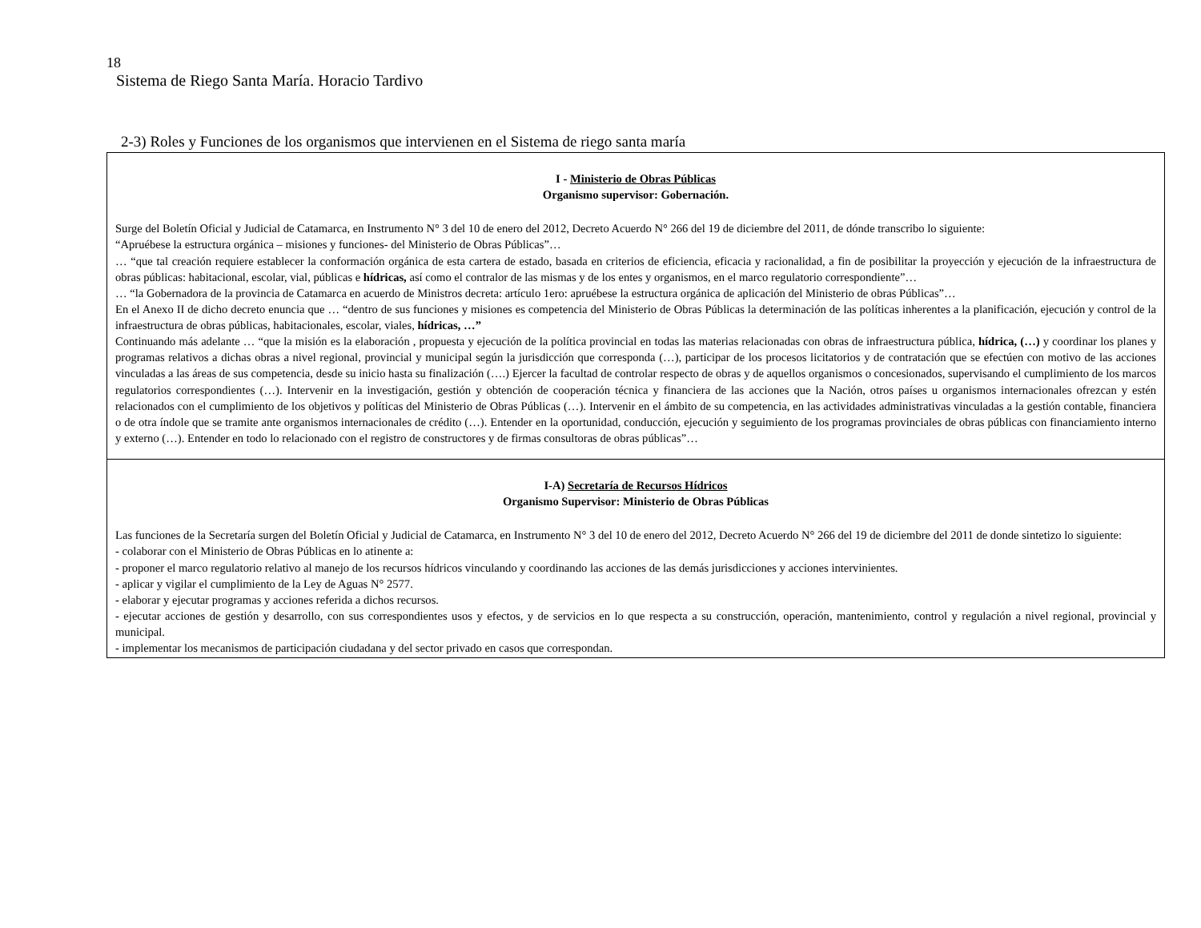18
Sistema de Riego Santa María. Horacio Tardivo
2-3) Roles y Funciones de los organismos que intervienen en el Sistema de riego santa maría
| I - Ministerio de Obras Públicas Organismo supervisor: Gobernación. Surge del Boletín Oficial y Judicial de Catamarca, en Instrumento N° 3 del 10 de enero del 2012, Decreto Acuerdo N° 266 del 19 de diciembre del 2011, de dónde transcribo lo siguiente: “Apruébese la estructura orgánica – misiones y funciones- del Ministerio de Obras Públicas”… … “que tal creación requiere establecer la conformación orgánica de esta cartera de estado, basada en criterios de eficiencia, eficacia y racionalidad, a fin de posibilitar la proyección y ejecución de la infraestructura de obras públicas: habitacional, escolar, vial, públicas e hídricas, así como el contralor de las mismas y de los entes y organismos, en el marco regulatorio correspondiente”… … “la Gobernadora de la provincia de Catamarca en acuerdo de Ministros decreta: artículo 1ero: apruébese la estructura orgánica de aplicación del Ministerio de obras Públicas”… En el Anexo II de dicho decreto enuncia que … “dentro de sus funciones y misiones es competencia del Ministerio de Obras Públicas la determinación de las políticas inherentes a la planificación, ejecución y control de la infraestructura de obras públicas, habitacionales, escolar, viales, hídricas, …” Continuando más adelante … “que la misión es la elaboración , propuesta y ejecución de la política provincial en todas las materias relacionadas con obras de infraestructura pública, hídrica, (…) y coordinar los planes y programas relativos a dichas obras a nivel regional, provincial y municipal según la jurisdicción que corresponda (…), participar de los procesos licitatorios y de contratación que se efectúen con motivo de las acciones vinculadas a las áreas de sus competencia, desde su inicio hasta su finalización (….) Ejercer la facultad de controlar respecto de obras y de aquellos organismos o concesionados, supervisando el cumplimiento de los marcos regulatorios correspondientes (…). Intervenir en la investigación, gestión y obtención de cooperación técnica y financiera de las acciones que la Nación, otros países u organismos internacionales ofrezcan y estén relacionados con el cumplimiento de los objetivos y políticas del Ministerio de Obras Públicas (…). Intervenir en el ámbito de su competencia, en las actividades administrativas vinculadas a la gestión contable, financiera o de otra índole que se tramite ante organismos internacionales de crédito (…). Entender en la oportunidad, conducción, ejecución y seguimiento de los programas provinciales de obras públicas con financiamiento interno y externo (…). Entender en todo lo relacionado con el registro de constructores y de firmas consultoras de obras públicas”… |
| I-A) Secretaría de Recursos Hídricos Organismo Supervisor: Ministerio de Obras Públicas Las funciones de la Secretaría surgen del Boletín Oficial y Judicial de Catamarca, en Instrumento N° 3 del 10 de enero del 2012, Decreto Acuerdo N° 266 del 19 de diciembre del 2011 de donde sintetizo lo siguiente: - colaborar con el Ministerio de Obras Públicas en lo atinente a: - proponer el marco regulatorio relativo al manejo de los recursos hídricos vinculando y coordinando las acciones de las demás jurisdicciones y acciones intervinientes. - aplicar y vigilar el cumplimiento de la Ley de Aguas N° 2577. - elaborar y ejecutar programas y acciones referida a dichos recursos. - ejecutar acciones de gestión y desarrollo, con sus correspondientes usos y efectos, y de servicios en lo que respecta a su construcción, operación, mantenimiento, control y regulación a nivel regional, provincial y municipal. - implementar los mecanismos de participación ciudadana y del sector privado en casos que correspondan. |